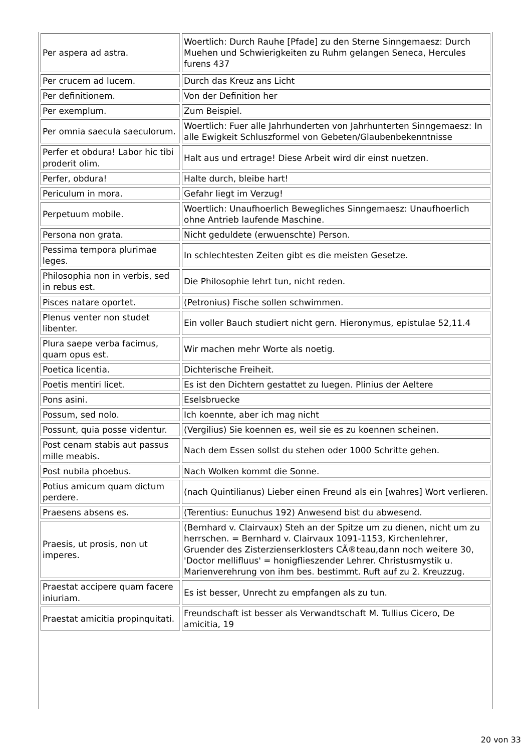| Per aspera ad astra. | Woertlich: Durch Rauhe [Pfade] zu den Sterne Sinngemaesz: Durch Muehen und Schwierigkeiten zu Ruhm gelangen Seneca, Hercules furens 437 |
| Per crucem ad lucem. | Durch das Kreuz ans Licht |
| Per definitionem. | Von der Definition her |
| Per exemplum. | Zum Beispiel. |
| Per omnia saecula saeculorum. | Woertlich: Fuer alle Jahrhunderten von Jahrhunterten Sinngemaesz: In alle Ewigkeit Schluszformel von Gebeten/Glaubenbekenntnisse |
| Perfer et obdura! Labor hic tibi proderit olim. | Halt aus und ertrage! Diese Arbeit wird dir einst nuetzen. |
| Perfer, obdura! | Halte durch, bleibe hart! |
| Periculum in mora. | Gefahr liegt im Verzug! |
| Perpetuum mobile. | Woertlich: Unaufhoerlich Bewegliches Sinngemaesz: Unaufhoerlich ohne Antrieb laufende Maschine. |
| Persona non grata. | Nicht geduldete (erwuenschte) Person. |
| Pessima tempora plurimae leges. | In schlechtesten Zeiten gibt es die meisten Gesetze. |
| Philosophia non in verbis, sed in rebus est. | Die Philosophie lehrt tun, nicht reden. |
| Pisces natare oportet. | (Petronius) Fische sollen schwimmen. |
| Plenus venter non studet libenter. | Ein voller Bauch studiert nicht gern. Hieronymus, epistulae 52,11.4 |
| Plura saepe verba facimus, quam opus est. | Wir machen mehr Worte als noetig. |
| Poetica licentia. | Dichterische Freiheit. |
| Poetis mentiri licet. | Es ist den Dichtern gestattet zu luegen. Plinius der Aeltere |
| Pons asini. | Eselsbruecke |
| Possum, sed nolo. | Ich koennte, aber ich mag nicht |
| Possunt, quia posse videntur. | (Vergilius) Sie koennen es, weil sie es zu koennen scheinen. |
| Post cenam stabis aut passus mille meabis. | Nach dem Essen sollst du stehen oder 1000 Schritte gehen. |
| Post nubila phoebus. | Nach Wolken kommt die Sonne. |
| Potius amicum quam dictum perdere. | (nach Quintilianus) Lieber einen Freund als ein [wahres] Wort verlieren. |
| Praesens absens es. | (Terentius: Eunuchus 192) Anwesend bist du abwesend. |
| Praesis, ut prosis, non ut imperes. | (Bernhard v. Clairvaux) Steh an der Spitze um zu dienen, nicht um zu herrschen. = Bernhard v. Clairvaux 1091-1153, Kirchenlehrer, Gruender des Zisterzienserklosters CÃ®teau,dann noch weitere 30, 'Doctor mellifluus' = honigflieszender Lehrer. Christusmystik u. Marienverehrung von ihm bes. bestimmt. Ruft auf zu 2. Kreuzzug. |
| Praestat accipere quam facere iniuriam. | Es ist besser, Unrecht zu empfangen als zu tun. |
| Praestat amicitia propinquitati. | Freundschaft ist besser als Verwandtschaft M. Tullius Cicero, De amicitia, 19 |
20 von 33